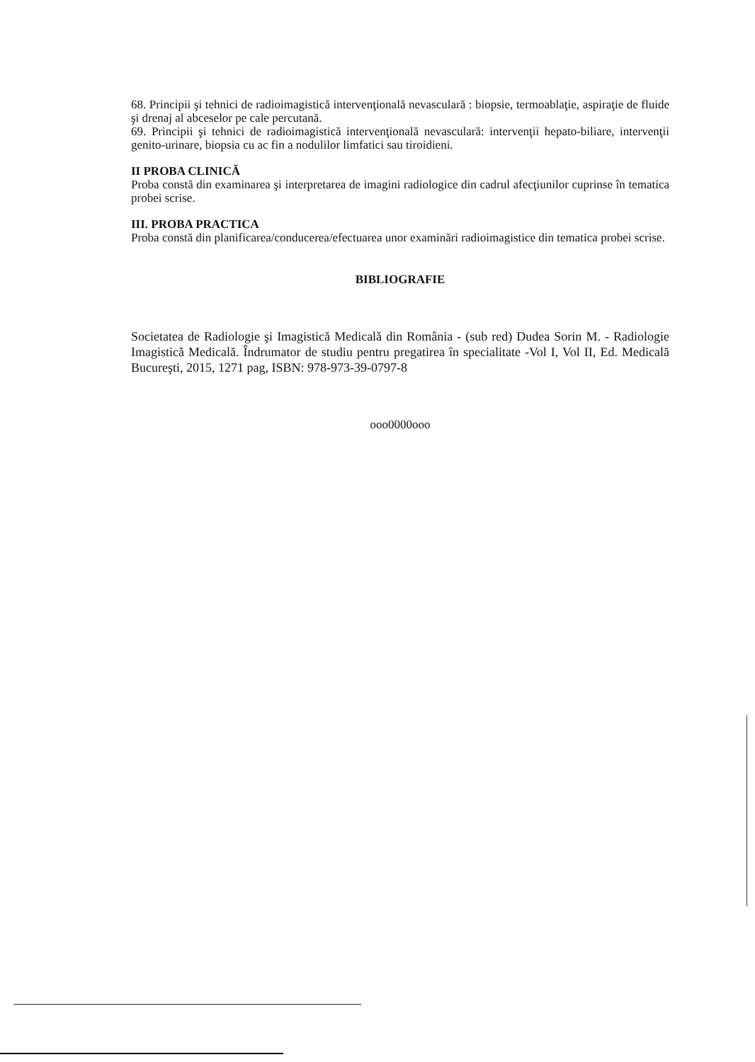68. Principii şi tehnici de radioimagistică intervenţională nevasculară : biopsie, termoablaţie, aspiraţie de fluide şi drenaj al abceselor pe cale percutană.
69. Principii şi tehnici de radioimagistică intervenţională nevasculară: intervenţii hepato-biliare, intervenţii genito-urinare, biopsia cu ac fin a nodulilor limfatici sau tiroidieni.
II PROBA CLINICĂ
Proba constă din examinarea şi interpretarea de imagini radiologice din cadrul afecţiunilor cuprinse în tematica probei scrise.
III. PROBA PRACTICA
Proba constă din planificarea/conducerea/efectuarea unor examinări radioimagistice din tematica probei scrise.
BIBLIOGRAFIE
Societatea de Radiologie şi Imagistică Medicală din România - (sub red) Dudea Sorin M. - Radiologie Imagistică Medicală. Îndrumator de studiu pentru pregatirea în specialitate -Vol I, Vol II, Ed. Medicală Bucureşti, 2015, 1271 pag, ISBN: 978-973-39-0797-8
ooo0000ooo